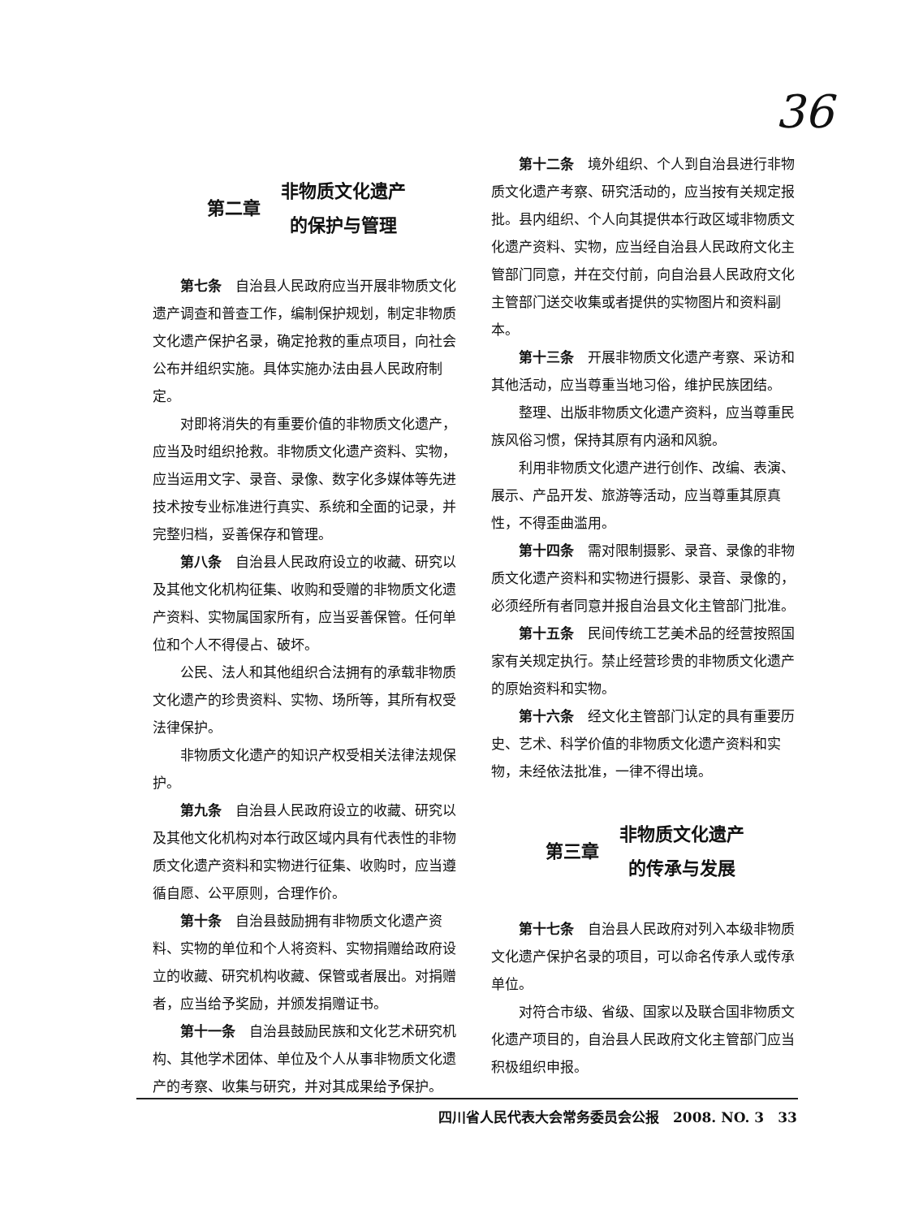36
第二章 非物质文化遗产
的保护与管理
第七条　自治县人民政府应当开展非物质文化遗产调查和普查工作，编制保护规划，制定非物质文化遗产保护名录，确定抢救的重点项目，向社会公布并组织实施。具体实施办法由县人民政府制定。
对即将消失的有重要价值的非物质文化遗产，应当及时组织抢救。非物质文化遗产资料、实物，应当运用文字、录音、录像、数字化多媒体等先进技术按专业标准进行真实、系统和全面的记录，并完整归档，妥善保存和管理。
第八条　自治县人民政府设立的收藏、研究以及其他文化机构征集、收购和受赠的非物质文化遗产资料、实物属国家所有，应当妥善保管。任何单位和个人不得侵占、破坏。
公民、法人和其他组织合法拥有的承载非物质文化遗产的珍贵资料、实物、场所等，其所有权受法律保护。
非物质文化遗产的知识产权受相关法律法规保护。
第九条　自治县人民政府设立的收藏、研究以及其他文化机构对本行政区域内具有代表性的非物质文化遗产资料和实物进行征集、收购时，应当遵循自愿、公平原则，合理作价。
第十条　自治县鼓励拥有非物质文化遗产资料、实物的单位和个人将资料、实物捐赠给政府设立的收藏、研究机构收藏、保管或者展出。对捐赠者，应当给予奖励，并颁发捐赠证书。
第十一条　自治县鼓励民族和文化艺术研究机构、其他学术团体、单位及个人从事非物质文化遗产的考察、收集与研究，并对其成果给予保护。
第十二条　境外组织、个人到自治县进行非物质文化遗产考察、研究活动的，应当按有关规定报批。县内组织、个人向其提供本行政区域非物质文化遗产资料、实物，应当经自治县人民政府文化主管部门同意，并在交付前，向自治县人民政府文化主管部门送交收集或者提供的实物图片和资料副本。
第十三条　开展非物质文化遗产考察、采访和其他活动，应当尊重当地习俗，维护民族团结。
整理、出版非物质文化遗产资料，应当尊重民族风俗习惯，保持其原有内涵和风貌。
利用非物质文化遗产进行创作、改编、表演、展示、产品开发、旅游等活动，应当尊重其原真性，不得歪曲滥用。
第十四条　需对限制摄影、录音、录像的非物质文化遗产资料和实物进行摄影、录音、录像的，必须经所有者同意并报自治县文化主管部门批准。
第十五条　民间传统工艺美术品的经营按照国家有关规定执行。禁止经营珍贵的非物质文化遗产的原始资料和实物。
第十六条　经文化主管部门认定的具有重要历史、艺术、科学价值的非物质文化遗产资料和实物，未经依法批准，一律不得出境。
第三章 非物质文化遗产
的传承与发展
第十七条　自治县人民政府对列入本级非物质文化遗产保护名录的项目，可以命名传承人或传承单位。
对符合市级、省级、国家以及联合国非物质文化遗产项目的，自治县人民政府文化主管部门应当积极组织申报。
四川省人民代表大会常务委员会公报　2008. NO. 3　33